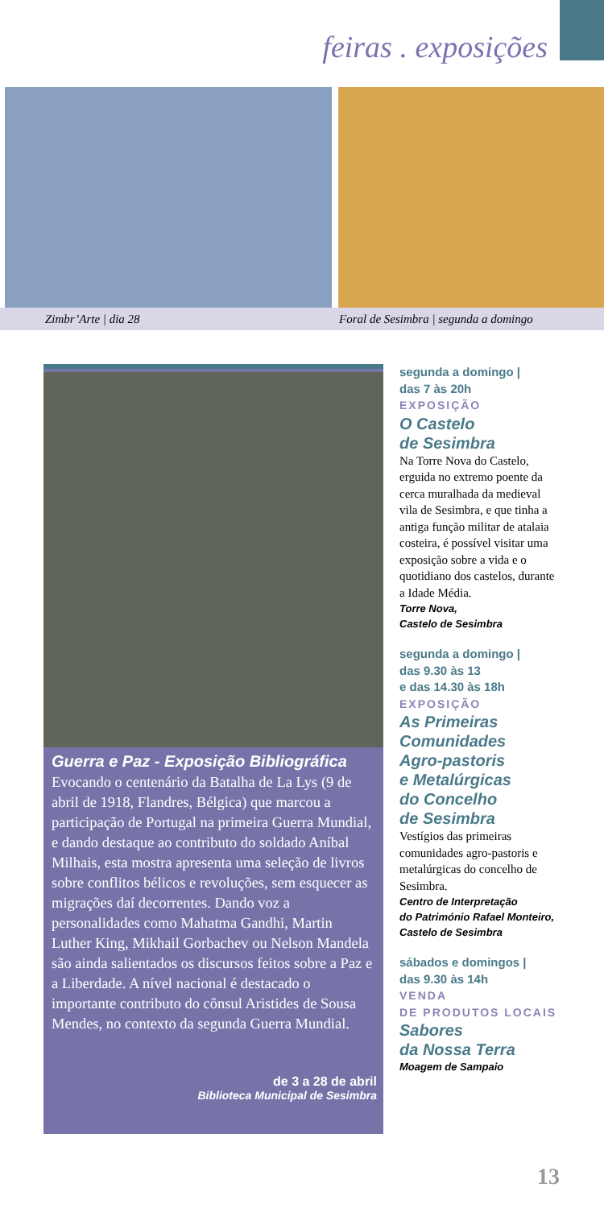feiras . exposições
Zimbr’Arte | dia 28 Foral de Sesimbra | segunda a domingo
Guerra e Paz - Exposição Bibliográfica
Evocando o centenário da Batalha de La Lys (9 de abril de 1918, Flandres, Bélgica) que marcou a participação de Portugal na primeira Guerra Mundial, e dando destaque ao contributo do soldado Aníbal Milhais, esta mostra apresenta uma seleção de livros sobre conflitos bélicos e revoluções, sem esquecer as migrações daí decorrentes. Dando voz a personalidades como Mahatma Gandhi, Martin Luther King, Mikhail Gorbachev ou Nelson Mandela são ainda salientados os discursos feitos sobre a Paz e a Liberdade. A nível nacional é destacado o importante contributo do cônsul Aristides de Sousa Mendes, no contexto da segunda Guerra Mundial.
de 3 a 28 de abril
Biblioteca Municipal de Sesimbra
segunda a domingo |
das 7 às 20h
EXPOSIÇÃO
O Castelo
de Sesimbra
Na Torre Nova do Castelo, erguida no extremo poente da cerca muralhada da medieval vila de Sesimbra, e que tinha a antiga função militar de atalaia costeira, é possível visitar uma exposição sobre a vida e o quotidiano dos castelos, durante a Idade Média.
Torre Nova,
Castelo de Sesimbra
segunda a domingo |
das 9.30 às 13
e das 14.30 às 18h
EXPOSIÇÃO
As Primeiras
Comunidades
Agro-pastoris
e Metalúrgicas
do Concelho
de Sesimbra
Vestígios das primeiras comunidades agro-pastoris e metalúrgicas do concelho de Sesimbra.
Centro de Interpretação
do Património Rafael Monteiro,
Castelo de Sesimbra
sábados e domingos |
das 9.30 às 14h
VENDA
DE PRODUTOS LOCAIS
Sabores
da Nossa Terra
Moagem de Sampaio
13